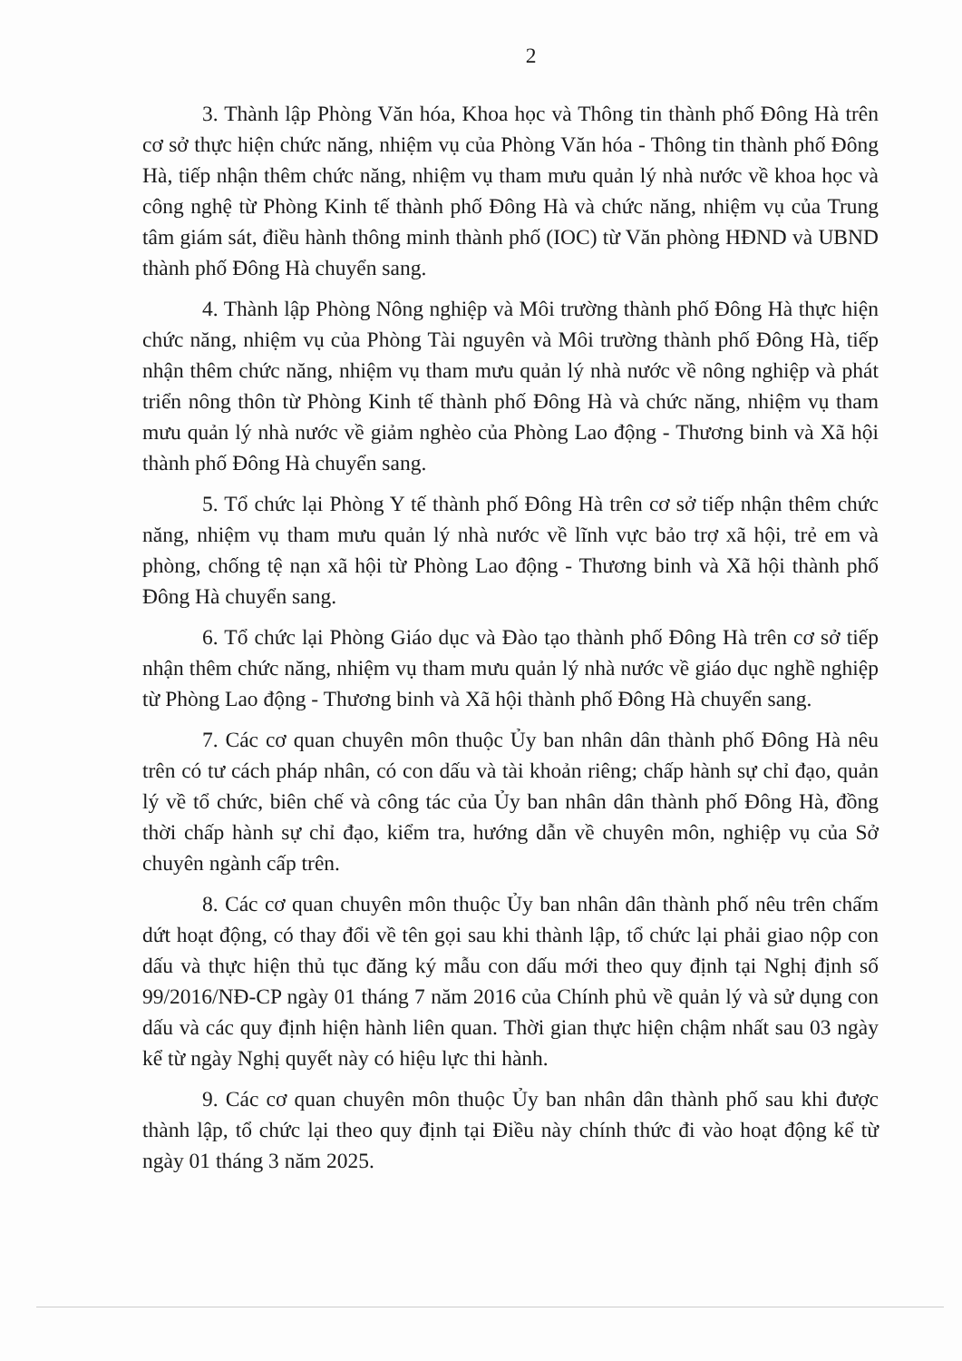2
3. Thành lập Phòng Văn hóa, Khoa học và Thông tin thành phố Đông Hà trên cơ sở thực hiện chức năng, nhiệm vụ của Phòng Văn hóa - Thông tin thành phố Đông Hà, tiếp nhận thêm chức năng, nhiệm vụ tham mưu quản lý nhà nước về khoa học và công nghệ từ Phòng Kinh tế thành phố Đông Hà và chức năng, nhiệm vụ của Trung tâm giám sát, điều hành thông minh thành phố (IOC) từ Văn phòng HĐND và UBND thành phố Đông Hà chuyển sang.
4. Thành lập Phòng Nông nghiệp và Môi trường thành phố Đông Hà thực hiện chức năng, nhiệm vụ của Phòng Tài nguyên và Môi trường thành phố Đông Hà, tiếp nhận thêm chức năng, nhiệm vụ tham mưu quản lý nhà nước về nông nghiệp và phát triển nông thôn từ Phòng Kinh tế thành phố Đông Hà và chức năng, nhiệm vụ tham mưu quản lý nhà nước về giảm nghèo của Phòng Lao động - Thương binh và Xã hội thành phố Đông Hà chuyển sang.
5. Tổ chức lại Phòng Y tế thành phố Đông Hà trên cơ sở tiếp nhận thêm chức năng, nhiệm vụ tham mưu quản lý nhà nước về lĩnh vực bảo trợ xã hội, trẻ em và phòng, chống tệ nạn xã hội từ Phòng Lao động - Thương binh và Xã hội thành phố Đông Hà chuyển sang.
6. Tổ chức lại Phòng Giáo dục và Đào tạo thành phố Đông Hà trên cơ sở tiếp nhận thêm chức năng, nhiệm vụ tham mưu quản lý nhà nước về giáo dục nghề nghiệp từ Phòng Lao động - Thương binh và Xã hội thành phố Đông Hà chuyển sang.
7. Các cơ quan chuyên môn thuộc Ủy ban nhân dân thành phố Đông Hà nêu trên có tư cách pháp nhân, có con dấu và tài khoản riêng; chấp hành sự chỉ đạo, quản lý về tổ chức, biên chế và công tác của Ủy ban nhân dân thành phố Đông Hà, đồng thời chấp hành sự chỉ đạo, kiểm tra, hướng dẫn về chuyên môn, nghiệp vụ của Sở chuyên ngành cấp trên.
8. Các cơ quan chuyên môn thuộc Ủy ban nhân dân thành phố nêu trên chấm dứt hoạt động, có thay đổi về tên gọi sau khi thành lập, tổ chức lại phải giao nộp con dấu và thực hiện thủ tục đăng ký mẫu con dấu mới theo quy định tại Nghị định số 99/2016/NĐ-CP ngày 01 tháng 7 năm 2016 của Chính phủ về quản lý và sử dụng con dấu và các quy định hiện hành liên quan. Thời gian thực hiện chậm nhất sau 03 ngày kể từ ngày Nghị quyết này có hiệu lực thi hành.
9. Các cơ quan chuyên môn thuộc Ủy ban nhân dân thành phố sau khi được thành lập, tổ chức lại theo quy định tại Điều này chính thức đi vào hoạt động kể từ ngày 01 tháng 3 năm 2025.